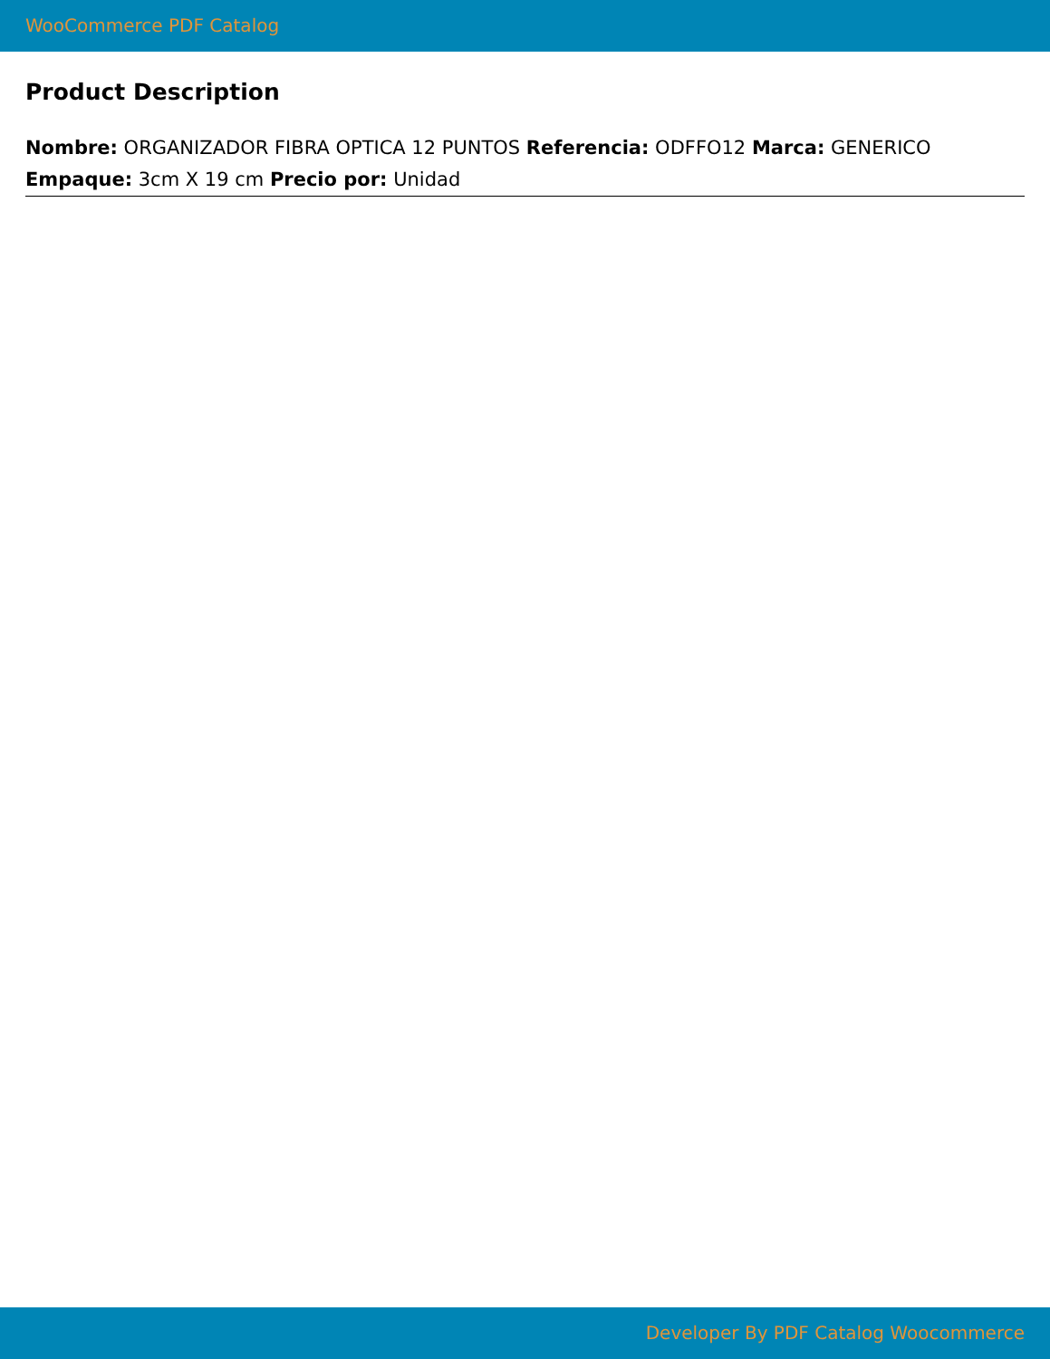WooCommerce PDF Catalog
Product Description
Nombre: ORGANIZADOR FIBRA OPTICA 12 PUNTOS Referencia: ODFFO12 Marca: GENERICO Empaque: 3cm X 19 cm Precio por: Unidad
Developer By PDF Catalog Woocommerce